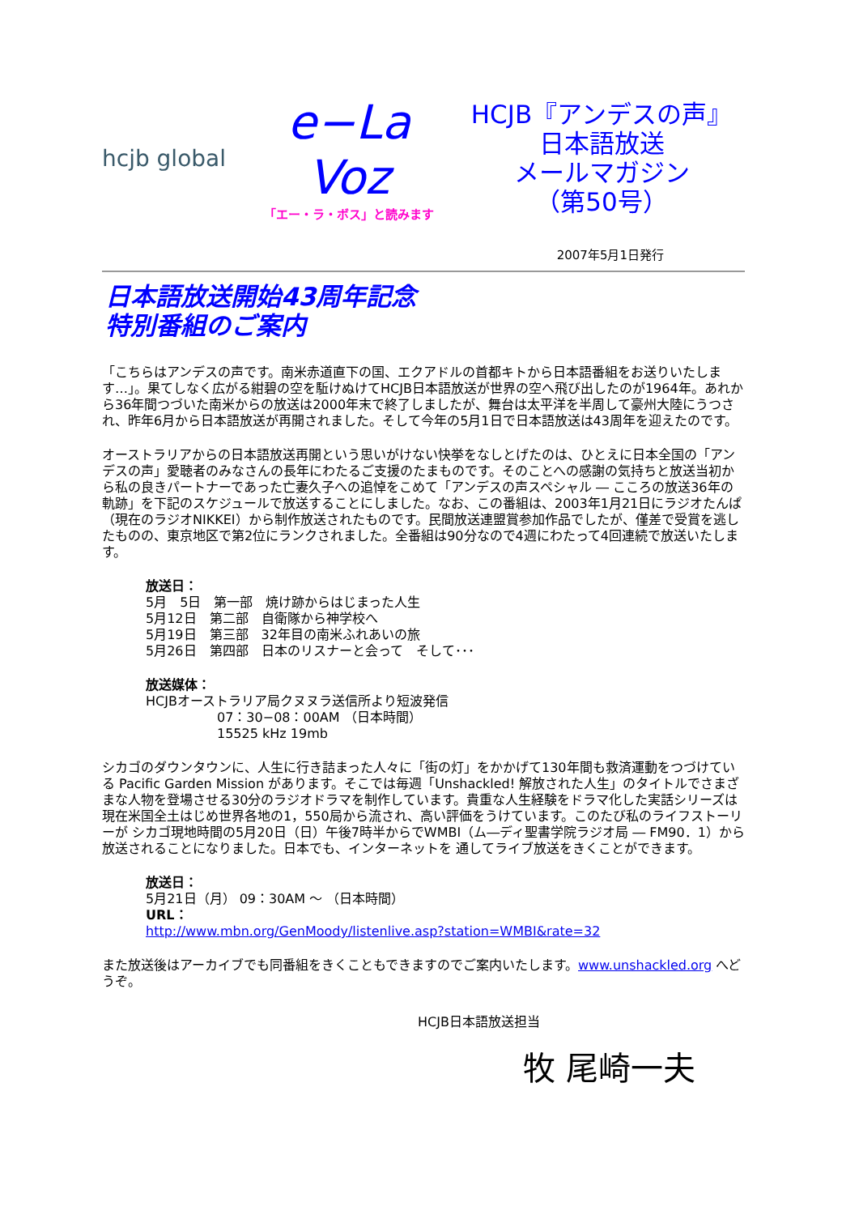hcjb global
e−La Voz
「エー・ラ・ボス」と読みます
HCJB『アンデスの声』
日本語放送
メールマガジン
（第50号）
2007年5月1日発行
日本語放送開始43周年記念
特別番組のご案内
「こちらはアンデスの声です。南米赤道直下の国、エクアドルの首都キトから日本語番組をお送りいたします…」。果てしなく広がる紺碧の空を駈けぬけてHCJB日本語放送が世界の空へ飛び出したのが1964年。あれから36年間つづいた南米からの放送は2000年末で終了しましたが、舞台は太平洋を半周して豪州大陸にうつされ、昨年6月から日本語放送が再開されました。そして今年の5月1日で日本語放送は43周年を迎えたのです。
オーストラリアからの日本語放送再開という思いがけない快挙をなしとげたのは、ひとえに日本全国の「アンデスの声」愛聴者のみなさんの長年にわたるご支援のたまものです。そのことへの感謝の気持ちと放送当初から私の良きパートナーであった亡妻久子への追悼をこめて「アンデスの声スペシャル ― こころの放送36年の軌跡」を下記のスケジュールで放送することにしました。なお、この番組は、2003年1月21日にラジオたんぱ（現在のラジオNIKKEI）から制作放送されたものです。民間放送連盟賞参加作品でしたが、僅差で受賞を逃したものの、東京地区で第2位にランクされました。全番組は90分なので4週にわたって4回連続で放送いたします。
放送日：
5月　5日　第一部　焼け跡からはじまった人生
5月12日　第二部　自衛隊から神学校へ
5月19日　第三部　32年目の南米ふれあいの旅
5月26日　第四部　日本のリスナーと会って　そして･･･
放送媒体：
HCJBオーストラリア局クヌヌラ送信所より短波発信
07：30−08：00AM （日本時間）
15525 kHz 19mb
シカゴのダウンタウンに、人生に行き詰まった人々に「街の灯」をかかげて130年間も救済運動をつづけている Pacific Garden Mission があります。そこでは毎週「Unshackled! 解放された人生」のタイトルでさまざまな人物を登場させる30分のラジオドラマを制作しています。貴重な人生経験をドラマ化した実話シリーズは現在米国全土はじめ世界各地の1，550局から流され、高い評価をうけています。このたび私のライフストーリーが シカゴ現地時間の5月20日（日）午後7時半からでWMBI（ム―ディ聖書学院ラジオ局 ― FM90．1）から放送されることになりました。日本でも、インターネットを 通してライブ放送をきくことができます。
放送日：
5月21日（月） 09：30AM ～ （日本時間）
URL：
http://www.mbn.org/GenMoody/listenlive.asp?station=WMBI&rate=32
また放送後はアーカイブでも同番組をきくこともできますのでご案内いたします。www.unshackled.org へどうぞ。
HCJB日本語放送担当
牧 尾崎一夫